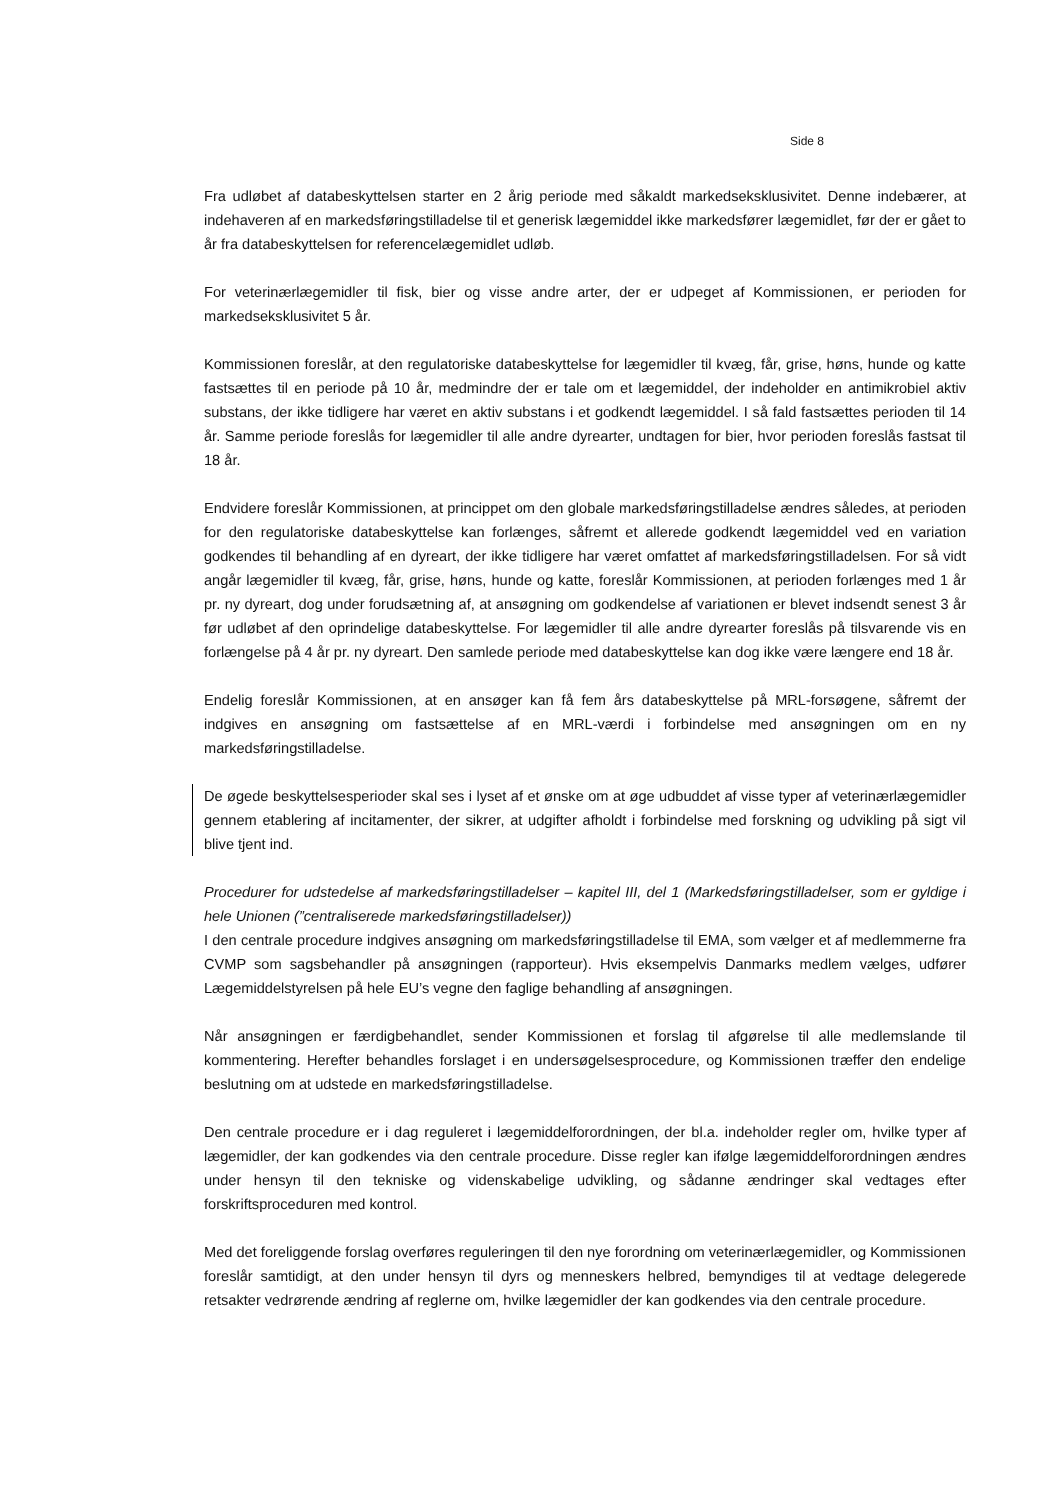Side 8
Fra udløbet af databeskyttelsen starter en 2 årig periode med såkaldt markedseksklusivitet. Denne indebærer, at indehaveren af en markedsføringstilladelse til et generisk lægemiddel ikke markedsfører lægemidlet, før der er gået to år fra databeskyttelsen for referencelægemidlet udløb.
For veterinærlægemidler til fisk, bier og visse andre arter, der er udpeget af Kommissionen, er perioden for markedseksklusivitet 5 år.
Kommissionen foreslår, at den regulatoriske databeskyttelse for lægemidler til kvæg, får, grise, høns, hunde og katte fastsættes til en periode på 10 år, medmindre der er tale om et lægemiddel, der indeholder en antimikrobiel aktiv substans, der ikke tidligere har været en aktiv substans i et godkendt lægemiddel. I så fald fastsættes perioden til 14 år. Samme periode foreslås for lægemidler til alle andre dyrearter, undtagen for bier, hvor perioden foreslås fastsat til 18 år.
Endvidere foreslår Kommissionen, at princippet om den globale markedsføringstilladelse ændres således, at perioden for den regulatoriske databeskyttelse kan forlænges, såfremt et allerede godkendt lægemiddel ved en variation godkendes til behandling af en dyreart, der ikke tidligere har været omfattet af markedsføringstilladelsen. For så vidt angår lægemidler til kvæg, får, grise, høns, hunde og katte, foreslår Kommissionen, at perioden forlænges med 1 år pr. ny dyreart, dog under forudsætning af, at ansøgning om godkendelse af variationen er blevet indsendt senest 3 år før udløbet af den oprindelige databeskyttelse. For lægemidler til alle andre dyrearter foreslås på tilsvarende vis en forlængelse på 4 år pr. ny dyreart. Den samlede periode med databeskyttelse kan dog ikke være længere end 18 år.
Endelig foreslår Kommissionen, at en ansøger kan få fem års databeskyttelse på MRL-forsøgene, såfremt der indgives en ansøgning om fastsættelse af en MRL-værdi i forbindelse med ansøgningen om en ny markedsføringstilladelse.
De øgede beskyttelsesperioder skal ses i lyset af et ønske om at øge udbuddet af visse typer af veterinærlægemidler gennem etablering af incitamenter, der sikrer, at udgifter afholdt i forbindelse med forskning og udvikling på sigt vil blive tjent ind.
Procedurer for udstedelse af markedsføringstilladelser – kapitel III, del 1 (Markedsføringstilladelser, som er gyldige i hele Unionen (”centraliserede markedsføringstilladelser))
I den centrale procedure indgives ansøgning om markedsføringstilladelse til EMA, som vælger et af medlemmerne fra CVMP som sagsbehandler på ansøgningen (rapporteur). Hvis eksempelvis Danmarks medlem vælges, udfører Lægemiddelstyrelsen på hele EU’s vegne den faglige behandling af ansøgningen.
Når ansøgningen er færdigbehandlet, sender Kommissionen et forslag til afgørelse til alle medlemslande til kommentering. Herefter behandles forslaget i en undersøgelsesprocedure, og Kommissionen træffer den endelige beslutning om at udstede en markedsføringstilladelse.
Den centrale procedure er i dag reguleret i lægemiddelforordningen, der bl.a. indeholder regler om, hvilke typer af lægemidler, der kan godkendes via den centrale procedure. Disse regler kan ifølge lægemiddelforordningen ændres under hensyn til den tekniske og videnskabelige udvikling, og sådanne ændringer skal vedtages efter forskriftsproceduren med kontrol.
Med det foreliggende forslag overføres reguleringen til den nye forordning om veterinærlægemidler, og Kommissionen foreslår samtidigt, at den under hensyn til dyrs og menneskers helbred, bemyndiges til at vedtage delegerede retsakter vedrørende ændring af reglerne om, hvilke lægemidler der kan godkendes via den centrale procedure.